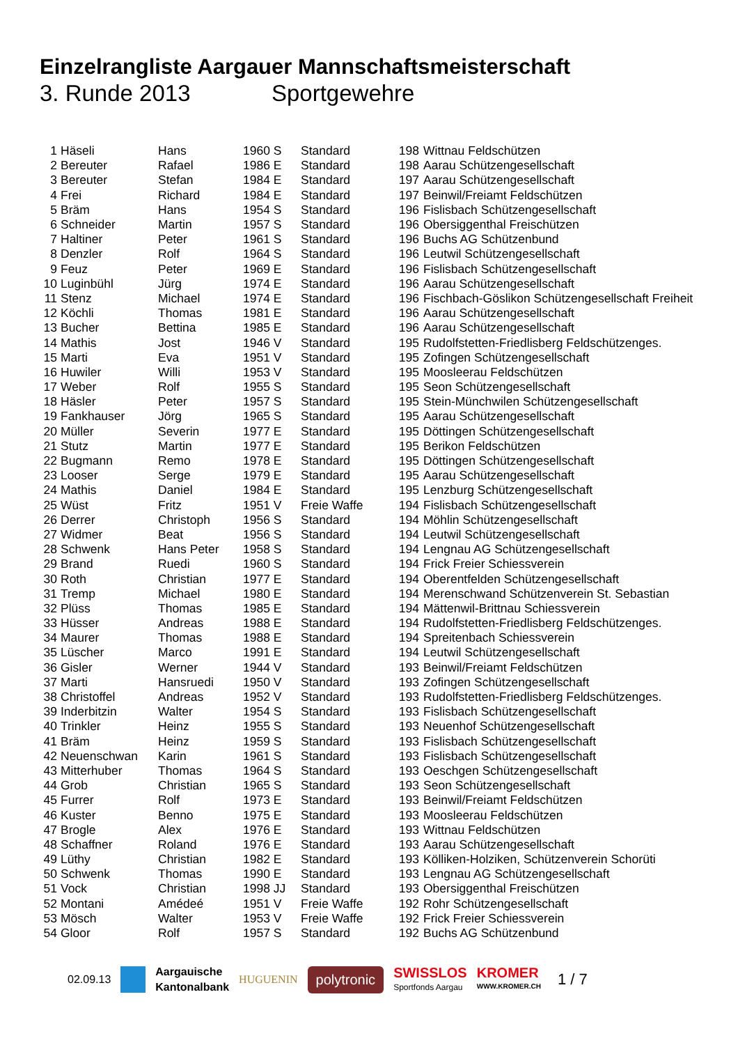Einzelrangliste Aargauer Mannschaftsmeisterschaft
3. Runde 2013 Sportgewehre
| 1 | Häseli | Hans | 1960 S | Standard | 198 | Wittnau Feldschützen |
| 2 | Bereuter | Rafael | 1986 E | Standard | 198 | Aarau Schützengesellschaft |
| 3 | Bereuter | Stefan | 1984 E | Standard | 197 | Aarau Schützengesellschaft |
| 4 | Frei | Richard | 1984 E | Standard | 197 | Beinwil/Freiamt Feldschützen |
| 5 | Bräm | Hans | 1954 S | Standard | 196 | Fislisbach Schützengesellschaft |
| 6 | Schneider | Martin | 1957 S | Standard | 196 | Obersiggenthal Freischützen |
| 7 | Haltiner | Peter | 1961 S | Standard | 196 | Buchs AG Schützenbund |
| 8 | Denzler | Rolf | 1964 S | Standard | 196 | Leutwil Schützengesellschaft |
| 9 | Feuz | Peter | 1969 E | Standard | 196 | Fislisbach Schützengesellschaft |
| 10 | Luginbühl | Jürg | 1974 E | Standard | 196 | Aarau Schützengesellschaft |
| 11 | Stenz | Michael | 1974 E | Standard | 196 | Fischbach-Göslikon Schützengesellschaft Freiheit |
| 12 | Köchli | Thomas | 1981 E | Standard | 196 | Aarau Schützengesellschaft |
| 13 | Bucher | Bettina | 1985 E | Standard | 196 | Aarau Schützengesellschaft |
| 14 | Mathis | Jost | 1946 V | Standard | 195 | Rudolfstetten-Friedlisberg Feldschützenges. |
| 15 | Marti | Eva | 1951 V | Standard | 195 | Zofingen Schützengesellschaft |
| 16 | Huwiler | Willi | 1953 V | Standard | 195 | Moosleerau Feldschützen |
| 17 | Weber | Rolf | 1955 S | Standard | 195 | Seon Schützengesellschaft |
| 18 | Häsler | Peter | 1957 S | Standard | 195 | Stein-Münchwilen Schützengesellschaft |
| 19 | Fankhauser | Jörg | 1965 S | Standard | 195 | Aarau Schützengesellschaft |
| 20 | Müller | Severin | 1977 E | Standard | 195 | Döttingen Schützengesellschaft |
| 21 | Stutz | Martin | 1977 E | Standard | 195 | Berikon Feldschützen |
| 22 | Bugmann | Remo | 1978 E | Standard | 195 | Döttingen Schützengesellschaft |
| 23 | Looser | Serge | 1979 E | Standard | 195 | Aarau Schützengesellschaft |
| 24 | Mathis | Daniel | 1984 E | Standard | 195 | Lenzburg Schützengesellschaft |
| 25 | Wüst | Fritz | 1951 V | Freie Waffe | 194 | Fislisbach Schützengesellschaft |
| 26 | Derrer | Christoph | 1956 S | Standard | 194 | Möhlin Schützengesellschaft |
| 27 | Widmer | Beat | 1956 S | Standard | 194 | Leutwil Schützengesellschaft |
| 28 | Schwenk | Hans Peter | 1958 S | Standard | 194 | Lengnau AG Schützengesellschaft |
| 29 | Brand | Ruedi | 1960 S | Standard | 194 | Frick Freier Schiessverein |
| 30 | Roth | Christian | 1977 E | Standard | 194 | Oberentfelden Schützengesellschaft |
| 31 | Tremp | Michael | 1980 E | Standard | 194 | Merenschwand Schützenverein St. Sebastian |
| 32 | Plüss | Thomas | 1985 E | Standard | 194 | Mättenwil-Brittnau Schiessverein |
| 33 | Hüsser | Andreas | 1988 E | Standard | 194 | Rudolfstetten-Friedlisberg Feldschützenges. |
| 34 | Maurer | Thomas | 1988 E | Standard | 194 | Spreitenbach Schiessverein |
| 35 | Lüscher | Marco | 1991 E | Standard | 194 | Leutwil Schützengesellschaft |
| 36 | Gisler | Werner | 1944 V | Standard | 193 | Beinwil/Freiamt Feldschützen |
| 37 | Marti | Hansruedi | 1950 V | Standard | 193 | Zofingen Schützengesellschaft |
| 38 | Christoffel | Andreas | 1952 V | Standard | 193 | Rudolfstetten-Friedlisberg Feldschützenges. |
| 39 | Inderbitzin | Walter | 1954 S | Standard | 193 | Fislisbach Schützengesellschaft |
| 40 | Trinkler | Heinz | 1955 S | Standard | 193 | Neuenhof Schützengesellschaft |
| 41 | Bräm | Heinz | 1959 S | Standard | 193 | Fislisbach Schützengesellschaft |
| 42 | Neuenschwan | Karin | 1961 S | Standard | 193 | Fislisbach Schützengesellschaft |
| 43 | Mitterhuber | Thomas | 1964 S | Standard | 193 | Oeschgen Schützengesellschaft |
| 44 | Grob | Christian | 1965 S | Standard | 193 | Seon Schützengesellschaft |
| 45 | Furrer | Rolf | 1973 E | Standard | 193 | Beinwil/Freiamt Feldschützen |
| 46 | Kuster | Benno | 1975 E | Standard | 193 | Moosleerau Feldschützen |
| 47 | Brogle | Alex | 1976 E | Standard | 193 | Wittnau Feldschützen |
| 48 | Schaffner | Roland | 1976 E | Standard | 193 | Aarau Schützengesellschaft |
| 49 | Lüthy | Christian | 1982 E | Standard | 193 | Kölliken-Holziken, Schützenverein Schorüti |
| 50 | Schwenk | Thomas | 1990 E | Standard | 193 | Lengnau AG Schützengesellschaft |
| 51 | Vock | Christian | 1998 JJ | Standard | 193 | Obersiggenthal Freischützen |
| 52 | Montani | Amédeé | 1951 V | Freie Waffe | 192 | Rohr Schützengesellschaft |
| 53 | Mösch | Walter | 1953 V | Freie Waffe | 192 | Frick Freier Schiessverein |
| 54 | Gloor | Rolf | 1957 S | Standard | 192 | Buchs AG Schützenbund |
02.09.13 Aargauische
Kantonalbank HUGUENIN polytronic SWISSLOS
Sportfonds Aargau KROMER
WWW.KROMER.CH 1 / 7